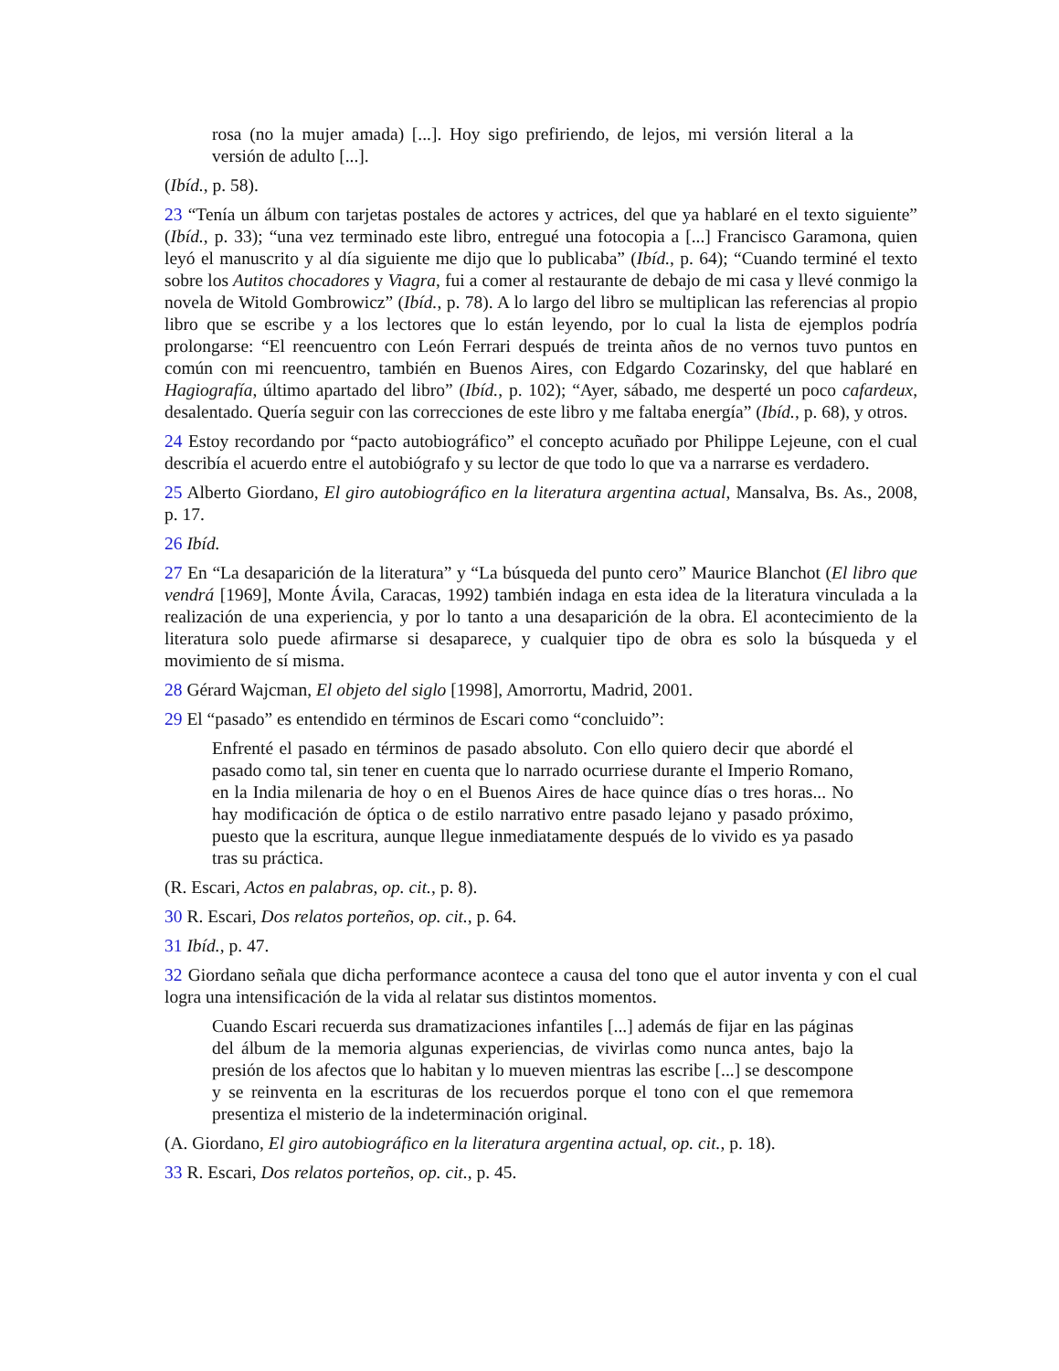rosa (no la mujer amada) [...]. Hoy sigo prefiriendo, de lejos, mi versión literal a la versión de adulto [...].
(Ibíd., p. 58).
23 “Tenía un álbum con tarjetas postales de actores y actrices, del que ya hablaré en el texto siguiente” (Ibíd., p. 33); “una vez terminado este libro, entregué una fotocopia a [...] Francisco Garamona, quien leyó el manuscrito y al día siguiente me dijo que lo publicaba” (Ibíd., p. 64); “Cuando terminé el texto sobre los Autitos chocadores y Viagra, fui a comer al restaurante de debajo de mi casa y llevé conmigo la novela de Witold Gombrowicz” (Ibíd., p. 78). A lo largo del libro se multiplican las referencias al propio libro que se escribe y a los lectores que lo están leyendo, por lo cual la lista de ejemplos podría prolongarse: “El reencuentro con León Ferrari después de treinta años de no vernos tuvo puntos en común con mi reencuentro, también en Buenos Aires, con Edgardo Cozarinsky, del que hablaré en Hagiografía, último apartado del libro” (Ibíd., p. 102); “Ayer, sábado, me desperté un poco cafardeux, desalentado. Quería seguir con las correcciones de este libro y me faltaba energía” (Ibíd., p. 68), y otros.
24 Estoy recordando por “pacto autobiográfico” el concepto acuñado por Philippe Lejeune, con el cual describía el acuerdo entre el autobiógrafo y su lector de que todo lo que va a narrarse es verdadero.
25 Alberto Giordano, El giro autobiográfico en la literatura argentina actual, Mansalva, Bs. As., 2008, p. 17.
26 Ibíd.
27 En “La desaparición de la literatura” y “La búsqueda del punto cero” Maurice Blanchot (El libro que vendrá [1969], Monte Ávila, Caracas, 1992) también indaga en esta idea de la literatura vinculada a la realización de una experiencia, y por lo tanto a una desaparición de la obra. El acontecimiento de la literatura solo puede afirmarse si desaparece, y cualquier tipo de obra es solo la búsqueda y el movimiento de sí misma.
28 Gérard Wajcman, El objeto del siglo [1998], Amorrortu, Madrid, 2001.
29 El “pasado” es entendido en términos de Escari como “concluido”:
Enfrenté el pasado en términos de pasado absoluto. Con ello quiero decir que abordé el pasado como tal, sin tener en cuenta que lo narrado ocurriese durante el Imperio Romano, en la India milenaria de hoy o en el Buenos Aires de hace quince días o tres horas... No hay modificación de óptica o de estilo narrativo entre pasado lejano y pasado próximo, puesto que la escritura, aunque llegue inmediatamente después de lo vivido es ya pasado tras su práctica.
(R. Escari, Actos en palabras, op. cit., p. 8).
30 R. Escari, Dos relatos porteños, op. cit., p. 64.
31 Ibíd., p. 47.
32 Giordano señala que dicha performance acontece a causa del tono que el autor inventa y con el cual logra una intensificación de la vida al relatar sus distintos momentos.
Cuando Escari recuerda sus dramatizaciones infantiles [...] además de fijar en las páginas del álbum de la memoria algunas experiencias, de vivirlas como nunca antes, bajo la presión de los afectos que lo habitan y lo mueven mientras las escribe [...] se descompone y se reinventa en la escrituras de los recuerdos porque el tono con el que rememora presentiza el misterio de la indeterminación original.
(A. Giordano, El giro autobiográfico en la literatura argentina actual, op. cit., p. 18).
33 R. Escari, Dos relatos porteños, op. cit., p. 45.